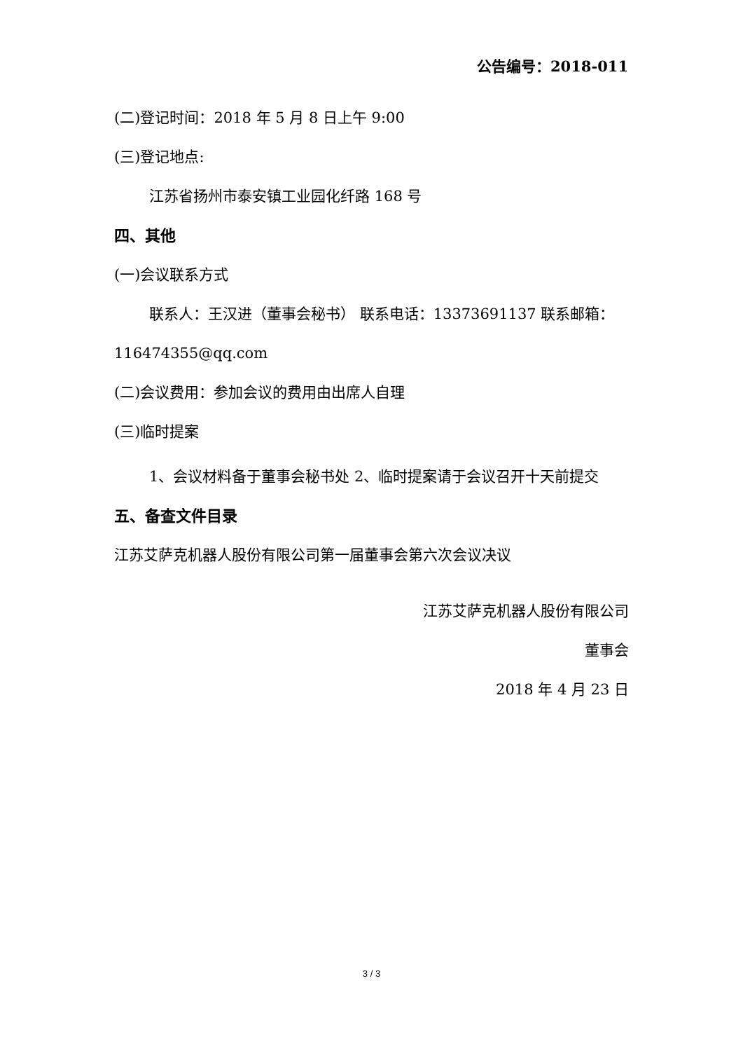公告编号：2018-011
(二)登记时间：2018 年 5 月 8 日上午 9:00
(三)登记地点:
江苏省扬州市泰安镇工业园化纤路 168 号
四、其他
(一)会议联系方式
联系人：王汉进（董事会秘书） 联系电话：13373691137 联系邮箱：116474355@qq.com
(二)会议费用：参加会议的费用由出席人自理
(三)临时提案
1、会议材料备于董事会秘书处 2、临时提案请于会议召开十天前提交
五、备查文件目录
江苏艾萨克机器人股份有限公司第一届董事会第六次会议决议
江苏艾萨克机器人股份有限公司
董事会
2018 年 4 月 23 日
3 / 3